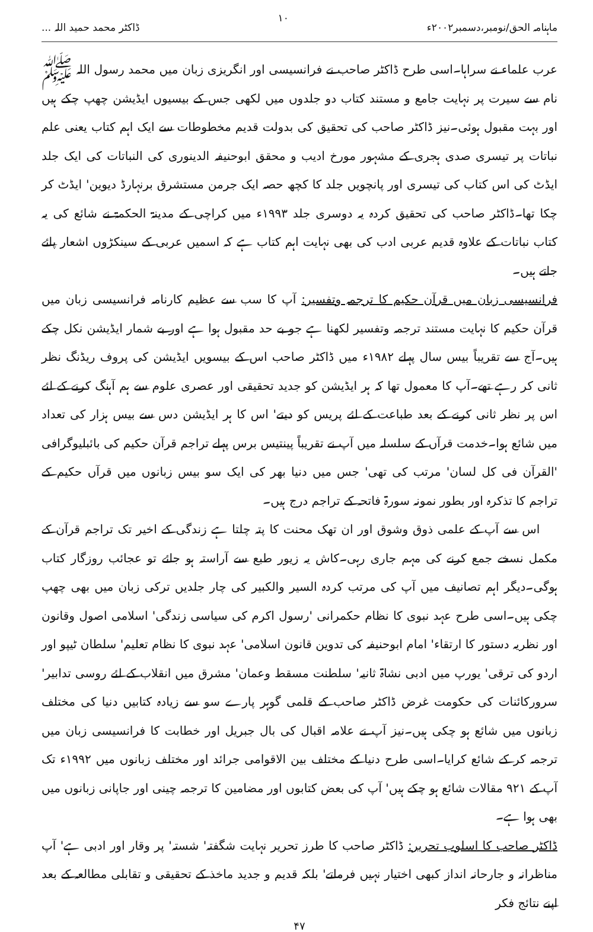ماہنامہ الحق/نومبر،دسمبر۲۰۰۲ء ۱۰ ڈاکٹر محمد حمید اللہ ...
عرب علماء نے سراہا۔اسی طرح ڈاکٹر صاحب نے فرانسیسی اور انگریزی زبان میں محمد رسول اللہ ﷺ نام سے سیرت پر نہایت جامع و مستند کتاب دو جلدوں میں لکھی جس کے بیسیوں ایڈیشن چھپ چکے ہیں اور بہت مقبول ہوئی۔نیز ڈاکٹر صاحب کی تحقیق کی بدولت قدیم مخطوطات سے ایک اہم کتاب یعنی علم نباتات پر تیسری صدی ہجری کے مشہور مورخ ادیب و محقق ابوحنیفہ الدینوری کی النباتات کی ایک جلد ایڈٹ کی اس کتاب کی تیسری اور پانچویں جلد کا کچھ حصہ ایک جرمن مستشرق برنہارڈ دیوین' ایڈٹ کر چکا تھا۔ڈاکٹر صاحب کی تحقیق کردہ یہ دوسری جلد ۱۹۹۳ء میں کراچی کے مدینۃ الحکمۃ نے شائع کی یہ کتاب نباتات کے علاوہ قدیم عربی ادب کی بھی نہایت اہم کتاب ہے کہ اسمیں عربی کے سینکڑوں اشعار پائے جاتے ہیں۔
فرانسیسی زبان میں قرآن حکیم کا ترجمہ وتفسیر: آپ کا سب سے عظیم کارنامہ فرانسیسی زبان میں قرآن حکیم کا نہایت مستند ترجمہ وتفسیر لکھنا ہے جو بے حد مقبول ہوا ہے اور بے شمار ایڈیشن نکل چکے ہیں۔آج سے تقریباً بیس سال پہلے ۱۹۸۲ء میں ڈاکٹر صاحب اس کے بیسویں ایڈیشن کی پروف ریڈنگ نظر ثانی کر رہے تھے۔آپ کا معمول تھا کہ ہر ایڈیشن کو جدید تحقیقی اور عصری علوم سے ہم آہنگ کرنے کے لئے اس پر نظر ثانی کرنے کے بعد طباعت کے لئے پریس کو دیتے' اس کا ہر ایڈیشن دس سے بیس ہزار کی تعداد میں شائع ہوا۔خدمت قرآں کے سلسلہ میں آپ نے تقریباً پینتیس برس پہلے تراجم قرآن حکیم کی بائبلیوگرافی 'القرآن فی کل لسان' مرتب کی تھی' جس میں دنیا بھر کی ایک سو بیس زبانوں میں قرآں حکیم کے تراجم کا تذکرہ اور بطور نمونہ سورۃ فاتحہ کے تراجم درج ہیں۔
اس سے آپ کے علمی ذوق وشوق اور ان تھک محنت کا پتہ چلتا ہے زندگی کے اخیر تک تراجم قرآن کے مکمل نسخے جمع کرنے کی مہم جاری رہی۔کاش یہ زیور طبع سے آراستہ ہو جائے تو عجائب روزگار کتاب ہوگی۔دیگر اہم تصانیف میں آپ کی مرتب کردہ السیر والکبیر کی چار جلدیں ترکی زبان میں بھی چھپ چکی ہیں۔اسی طرح عہد نبوی کا نظام حکمرانی 'رسول اکرم کی سیاسی زندگی' اسلامی اصول وقانون اور نظریہ دستور کا ارتقاء' امام ابوحنیفہ کی تدوین قانون اسلامی' عہد نبوی کا نظام تعلیم' سلطان ٹیپو اور اردو کی ترقی' یورپ میں ادبی نشاۃ ثانیہ' سلطنت مسقط وعمان' مشرق میں انقلاب کے لئے روسی تدابیر' سرورکائنات کی حکومت غرض ڈاکٹر صاحب کے قلمی گوہر پارے سو سے زیادہ کتابیں دنیا کی مختلف زبانوں میں شائع ہو چکی ہیں۔نیز آپ نے علامہ اقبال کی بال جبریل اور خطابت کا فرانسیسی زبان میں ترجمہ کر کے شائع کرایا۔اسی طرح دنیا کے مختلف بین الاقوامی جرائد اور مختلف زبانوں میں ۱۹۹۲ء تک آپ کے ۹۲۱ مقالات شائع ہو چکے ہیں' آپ کی بعض کتابوں اور مضامین کا ترجمہ چینی اور جاپانی زبانوں میں بھی ہوا ہے۔
ڈاکٹر صاحب کا اسلوب تحریر: ڈاکٹر صاحب کا طرز تحریر نہایت شگفتہ' شستہ' پر وقار اور ادبی ہے' آپ مناظرانہ و جارحانہ انداز کبھی اختیار نہیں فرماتے' بلکہ قدیم و جدید ماخذ کے تحقیقی و تقابلی مطالعہ کے بعد اپنے نتائج فکر
۴۷